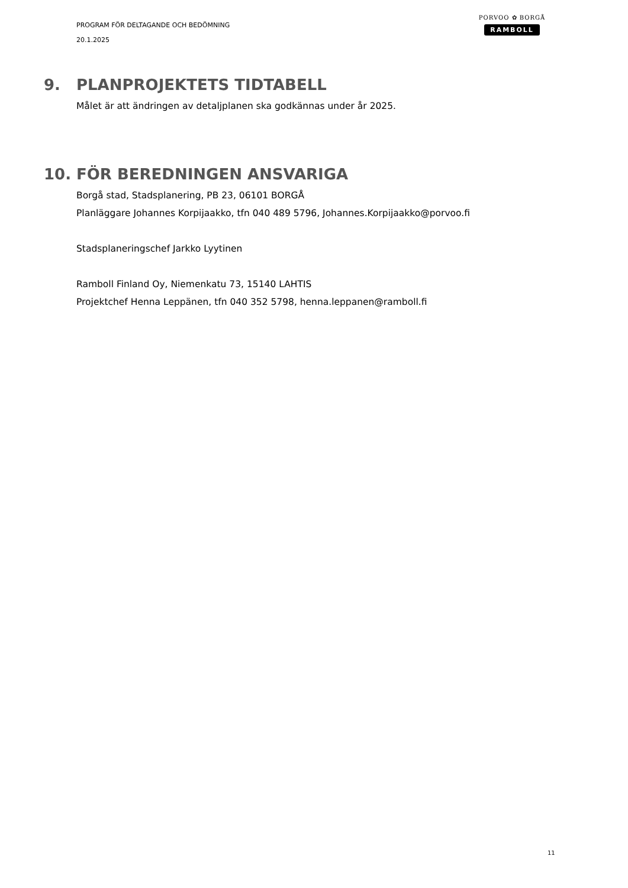PROGRAM FÖR DELTAGANDE OCH BEDÖMNING
20.1.2025
PORVOO ✿ BORGÅ
RAMBOLL
9. PLANPROJEKTETS TIDTABELL
Målet är att ändringen av detaljplanen ska godkännas under år 2025.
10. FÖR BEREDNINGEN ANSVARIGA
Borgå stad, Stadsplanering, PB 23, 06101 BORGÅ
Planläggare Johannes Korpijaakko, tfn 040 489 5796, Johannes.Korpijaakko@porvoo.fi
Stadsplaneringschef Jarkko Lyytinen
Ramboll Finland Oy, Niemenkatu 73, 15140 LAHTIS
Projektchef Henna Leppänen, tfn 040 352 5798, henna.leppanen@ramboll.fi
11